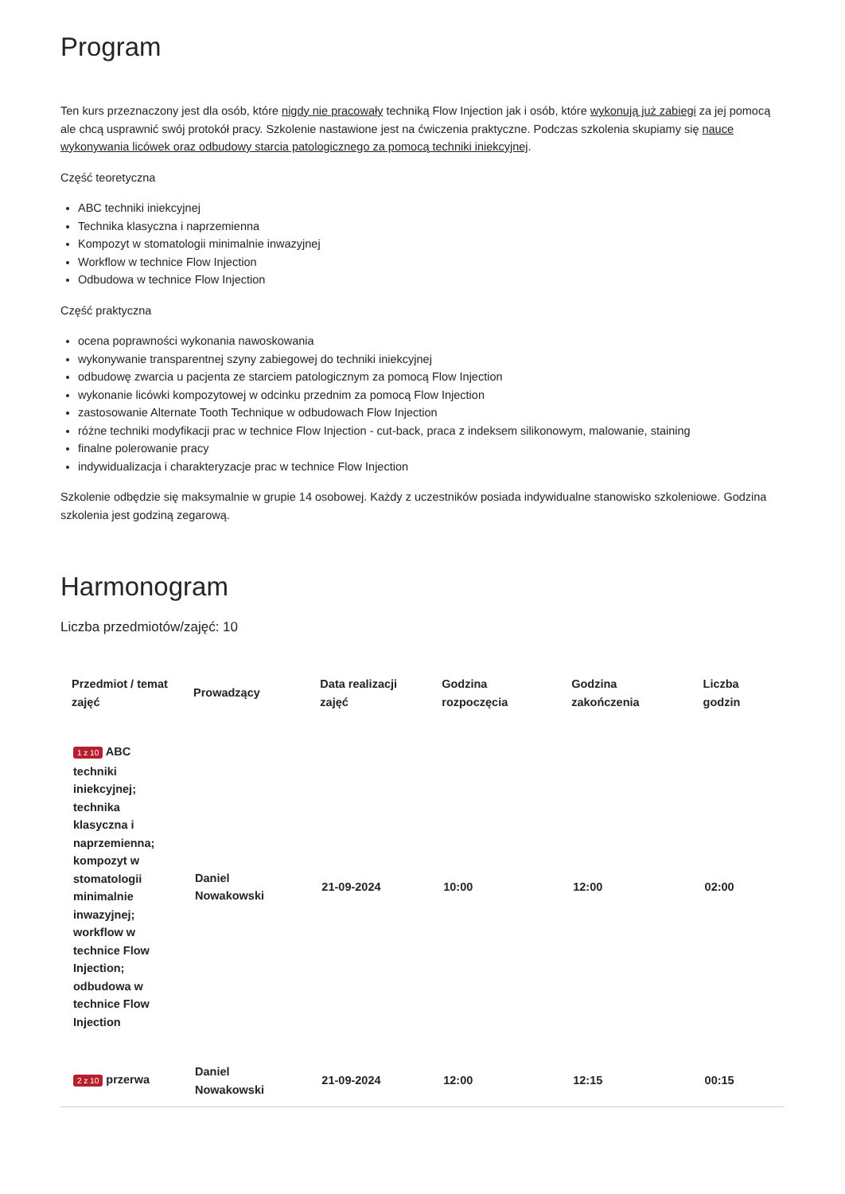Program
Ten kurs przeznaczony jest dla osób, które nigdy nie pracowały techniką Flow Injection jak i osób, które wykonują już zabiegi za jej pomocą ale chcą usprawnić swój protokół pracy. Szkolenie nastawione jest na ćwiczenia praktyczne. Podczas szkolenia skupiamy się nauce wykonywania licówek oraz odbudowy starcia patologicznego za pomocą techniki iniekcyjnej.
Część teoretyczna
ABC techniki iniekcyjnej
Technika klasyczna i naprzemienna
Kompozyt w stomatologii minimalnie inwazyjnej
Workflow w technice Flow Injection
Odbudowa w technice Flow Injection
Część praktyczna
ocena poprawności wykonania nawoskowania
wykonywanie transparentnej szyny zabiegowej do techniki iniekcyjnej
odbudowę zwarcia u pacjenta ze starciem patologicznym za pomocą Flow Injection
wykonanie licówki kompozytowej w odcinku przednim za pomocą Flow Injection
zastosowanie Alternate Tooth Technique w odbudowach Flow Injection
różne techniki modyfikacji prac w technice Flow Injection - cut-back, praca z indeksem silikonowym, malowanie, staining
finalne polerowanie pracy
indywidualizacja i charakteryzacje prac w technice Flow Injection
Szkolenie odbędzie się maksymalnie w grupie 14 osobowej. Każdy z uczestników posiada indywidualne stanowisko szkoleniowe. Godzina szkolenia jest godziną zegarową.
Harmonogram
Liczba przedmiotów/zajęć: 10
| Przedmiot / temat zajęć | Prowadzący | Data realizacji zajęć | Godzina rozpoczęcia | Godzina zakończenia | Liczba godzin |
| --- | --- | --- | --- | --- | --- |
| 1 z 10 ABC techniki iniekcyjnej; technika klasyczna i naprzemienna; kompozyt w stomatologii minimalnie inwazyjnej; workflow w technice Flow Injection; odbudowa w technice Flow Injection | Daniel Nowakowski | 21-09-2024 | 10:00 | 12:00 | 02:00 |
| 2 z 10 przerwa | Daniel Nowakowski | 21-09-2024 | 12:00 | 12:15 | 00:15 |